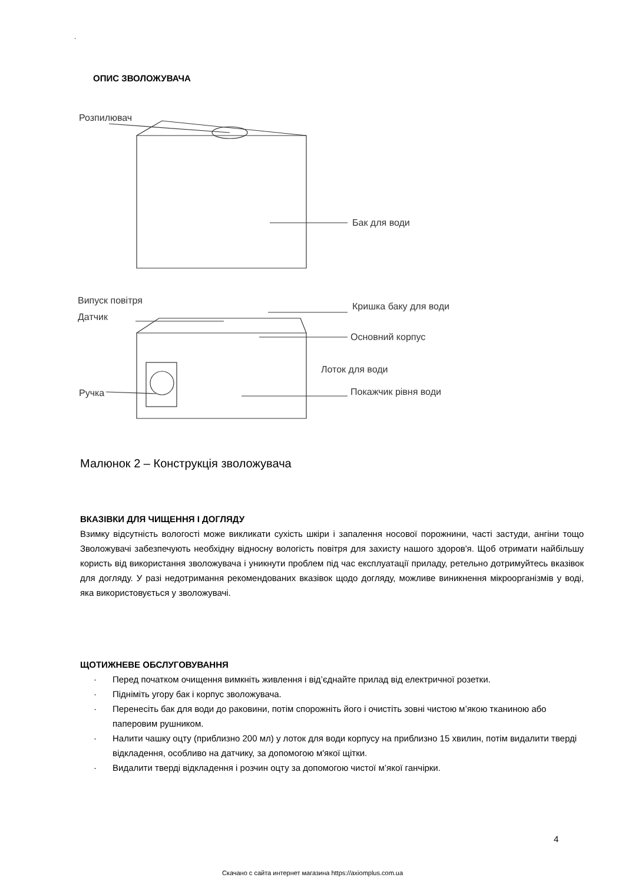.
ОПИС ЗВОЛОЖУВАЧА
Розпилювач
Бак для води
Випуск повітря
Датчик
Кришка баку для води
Основний корпус
Лоток для води
Покажчик рівня води
Ручка
Малюнок 2 – Конструкція зволожувача
ВКАЗІВКИ ДЛЯ ЧИЩЕННЯ І ДОГЛЯДУ
Взимку відсутність вологості може викликати сухість шкіри і запалення носової порожнини, часті застуди, ангіни тощо Зволожувачі забезпечують необхідну відносну вологість повітря для захисту нашого здоров'я. Щоб отримати найбільшу користь від використання зволожувача і уникнути проблем під час експлуатації приладу, ретельно дотримуйтесь вказівок для догляду. У разі недотримання рекомендованих вказівок щодо догляду, можливе виникнення мікроорганізмів у воді, яка використовується у зволожувачі.
ЩОТИЖНЕВЕ ОБСЛУГОВУВАННЯ
· Перед початком очищення вимкніть живлення і від’єднайте прилад від електричної розетки.
· Підніміть угору бак і корпус зволожувача.
· Перенесіть бак для води до раковини, потім спорожніть його і очистіть зовні чистою м’якою тканиною або паперовим рушником.
· Налити чашку оцту (приблизно 200 мл) у лоток для води корпусу на приблизно 15 хвилин, потім видалити тверді відкладення, особливо на датчику, за допомогою м'якої щітки.
· Видалити тверді відкладення і розчин оцту за допомогою чистої м’якої ганчірки.
4
Скачано с сайта интернет магазина https://axiomplus.com.ua